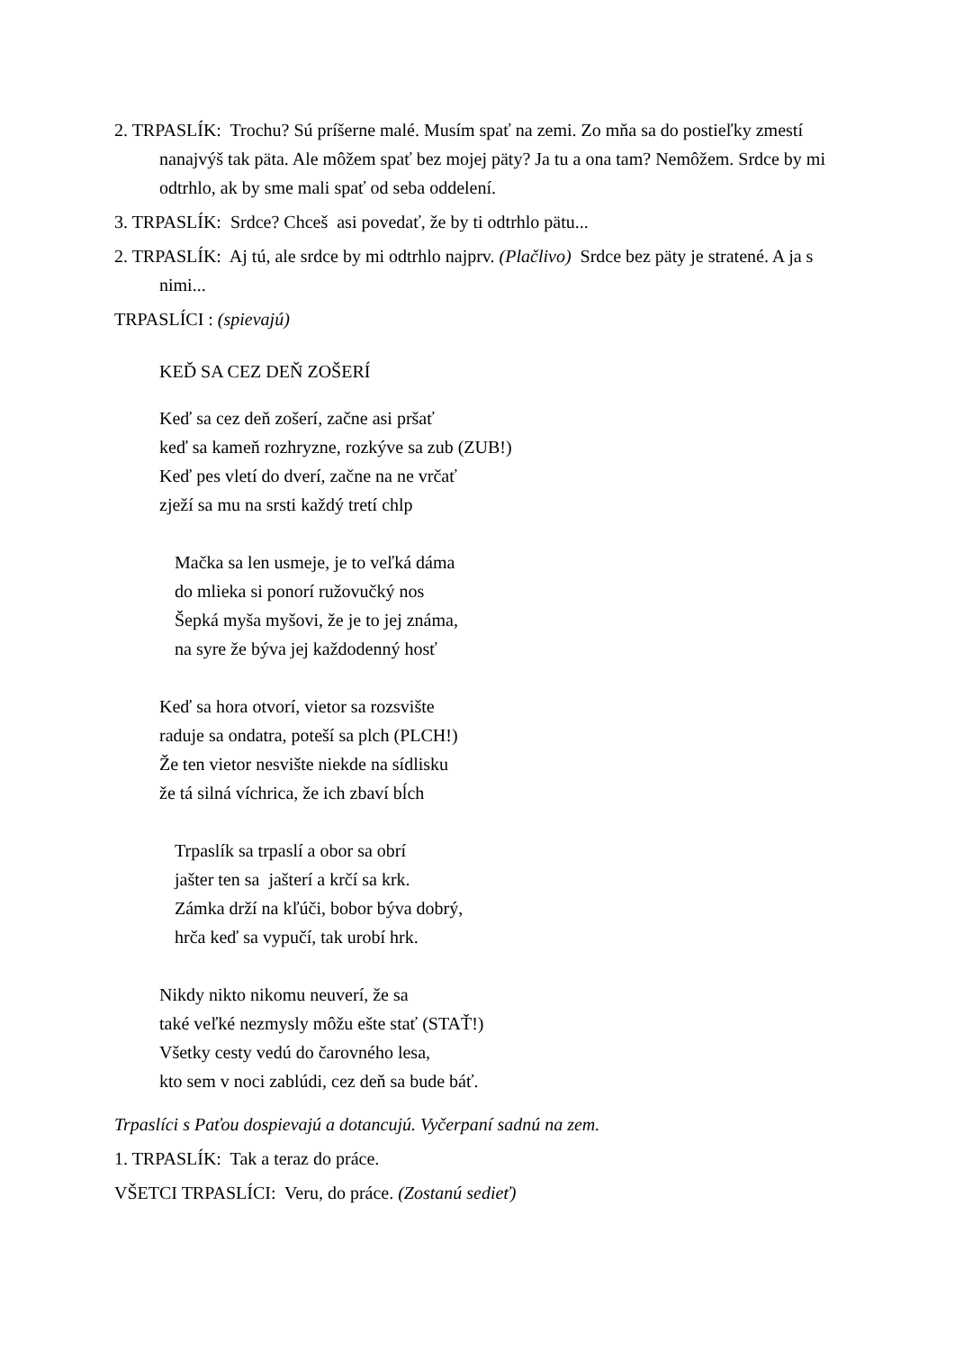2. TRPASLÍK: Trochu? Sú príšerne malé. Musím spať na zemi. Zo mňa sa do postieľky zmestí nanajvýš tak päta. Ale môžem spať bez mojej päty? Ja tu a ona tam? Nemôžem. Srdce by mi odtrhlo, ak by sme mali spať od seba oddelení.
3. TRPASLÍK: Srdce? Chceš asi povedať, že by ti odtrhlo pätu...
2. TRPASLÍK: Aj tú, ale srdce by mi odtrhlo najprv. (Plačlivo) Srdce bez päty je stratené. A ja s nimi...
TRPASLÍCI : (spievajú)
KEĎ SA CEZ DEŇ ZOŠERÍ
Keď sa cez deň zošerí, začne asi pršať
keď sa kameň rozhryzne, rozkýve sa zub (ZUB!)
Keď pes vletí do dverí, začne na ne vrčať
zježí sa mu na srsti každý tretí chlp
Mačka sa len usmeje, je to veľká dáma
do mlieka si ponorí ružovučký nos
Šepká myša myšovi, že je to jej známa,
na syre že býva jej každodenný hosť
Keď sa hora otvorí, vietor sa rozsvište
raduje sa ondatra, poteší sa plch (PLCH!)
Že ten vietor nesvište niekde na sídlisku
že tá silná víchrica, že ich zbaví bĺch
Trpaslík sa trpaslí a obor sa obrí
jašter ten sa jašterí a krčí sa krk.
Zámka drží na kľúči, bobor býva dobrý,
hrča keď sa vypučí, tak urobí hrk.
Nikdy nikto nikomu neuverí, že sa
také veľké nezmysly môžu ešte stať (STAŤ!)
Všetky cesty vedú do čarovného lesa,
kto sem v noci zablúdi, cez deň sa bude báť.
Trpaslíci s Paťou dospievajú a dotancujú. Vyčerpaní sadnú na zem.
1. TRPASLÍK: Tak a teraz do práce.
VŠETCI TRPASLÍCI: Veru, do práce. (Zostanú sedieť)